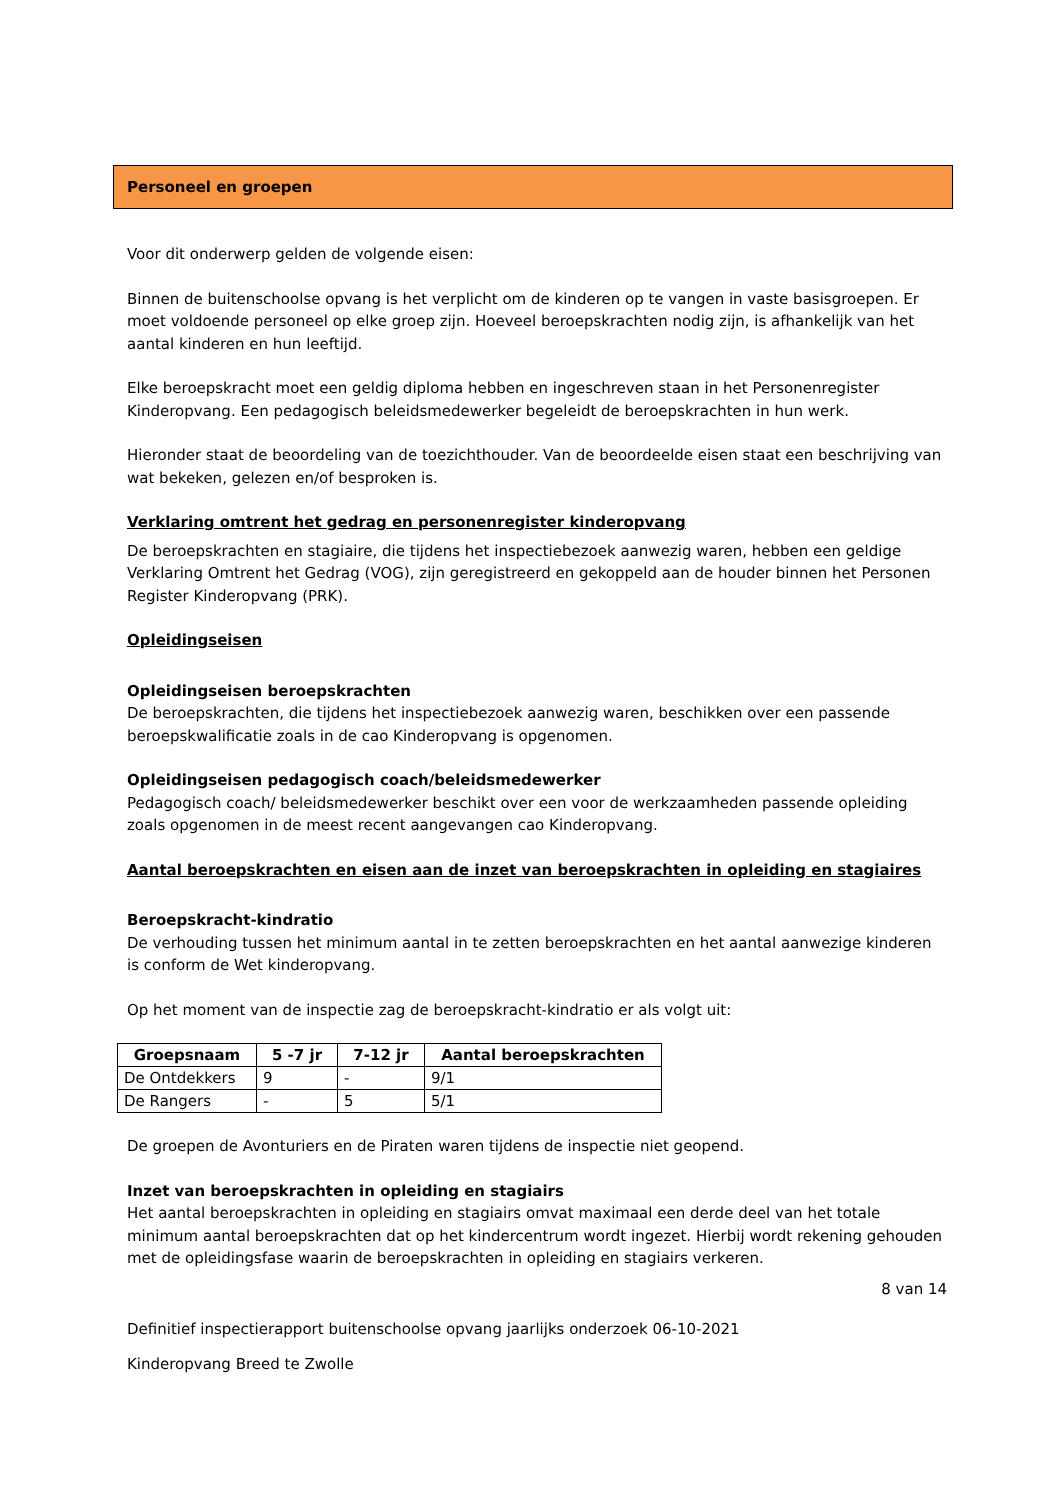Personeel en groepen
Voor dit onderwerp gelden de volgende eisen:
Binnen de buitenschoolse opvang is het verplicht om de kinderen op te vangen in vaste basisgroepen. Er moet voldoende personeel op elke groep zijn. Hoeveel beroepskrachten nodig zijn, is afhankelijk van het aantal kinderen en hun leeftijd.
Elke beroepskracht moet een geldig diploma hebben en ingeschreven staan in het Personenregister Kinderopvang. Een pedagogisch beleidsmedewerker begeleidt de beroepskrachten in hun werk.
Hieronder staat de beoordeling van de toezichthouder. Van de beoordeelde eisen staat een beschrijving van wat bekeken, gelezen en/of besproken is.
Verklaring omtrent het gedrag en personenregister kinderopvang
De beroepskrachten en stagiaire, die tijdens het inspectiebezoek aanwezig waren, hebben een geldige Verklaring Omtrent het Gedrag (VOG), zijn geregistreerd en gekoppeld aan de houder binnen het Personen Register Kinderopvang (PRK).
Opleidingseisen
Opleidingseisen beroepskrachten
De beroepskrachten, die tijdens het inspectiebezoek aanwezig waren, beschikken over een passende beroepskwalificatie zoals in de cao Kinderopvang is opgenomen.
Opleidingseisen pedagogisch coach/beleidsmedewerker
Pedagogisch coach/ beleidsmedewerker beschikt over een voor de werkzaamheden passende opleiding zoals opgenomen in de meest recent aangevangen cao Kinderopvang.
Aantal beroepskrachten en eisen aan de inzet van beroepskrachten in opleiding en stagiaires
Beroepskracht-kindratio
De verhouding tussen het minimum aantal in te zetten beroepskrachten en het aantal aanwezige kinderen is conform de Wet kinderopvang.
Op het moment van de inspectie zag de beroepskracht-kindratio er als volgt uit:
| Groepsnaam | 5 -7 jr | 7-12 jr | Aantal beroepskrachten |
| --- | --- | --- | --- |
| De Ontdekkers | 9 | - | 9/1 |
| De Rangers | - | 5 | 5/1 |
De groepen de Avonturiers en de Piraten waren tijdens de inspectie niet geopend.
Inzet van beroepskrachten in opleiding en stagiairs
Het aantal beroepskrachten in opleiding en stagiairs omvat maximaal een derde deel van het totale minimum aantal beroepskrachten dat op het kindercentrum wordt ingezet. Hierbij wordt rekening gehouden met de opleidingsfase waarin de beroepskrachten in opleiding en stagiairs verkeren.
8 van 14
Definitief inspectierapport buitenschoolse opvang jaarlijks onderzoek 06-10-2021
Kinderopvang Breed te Zwolle